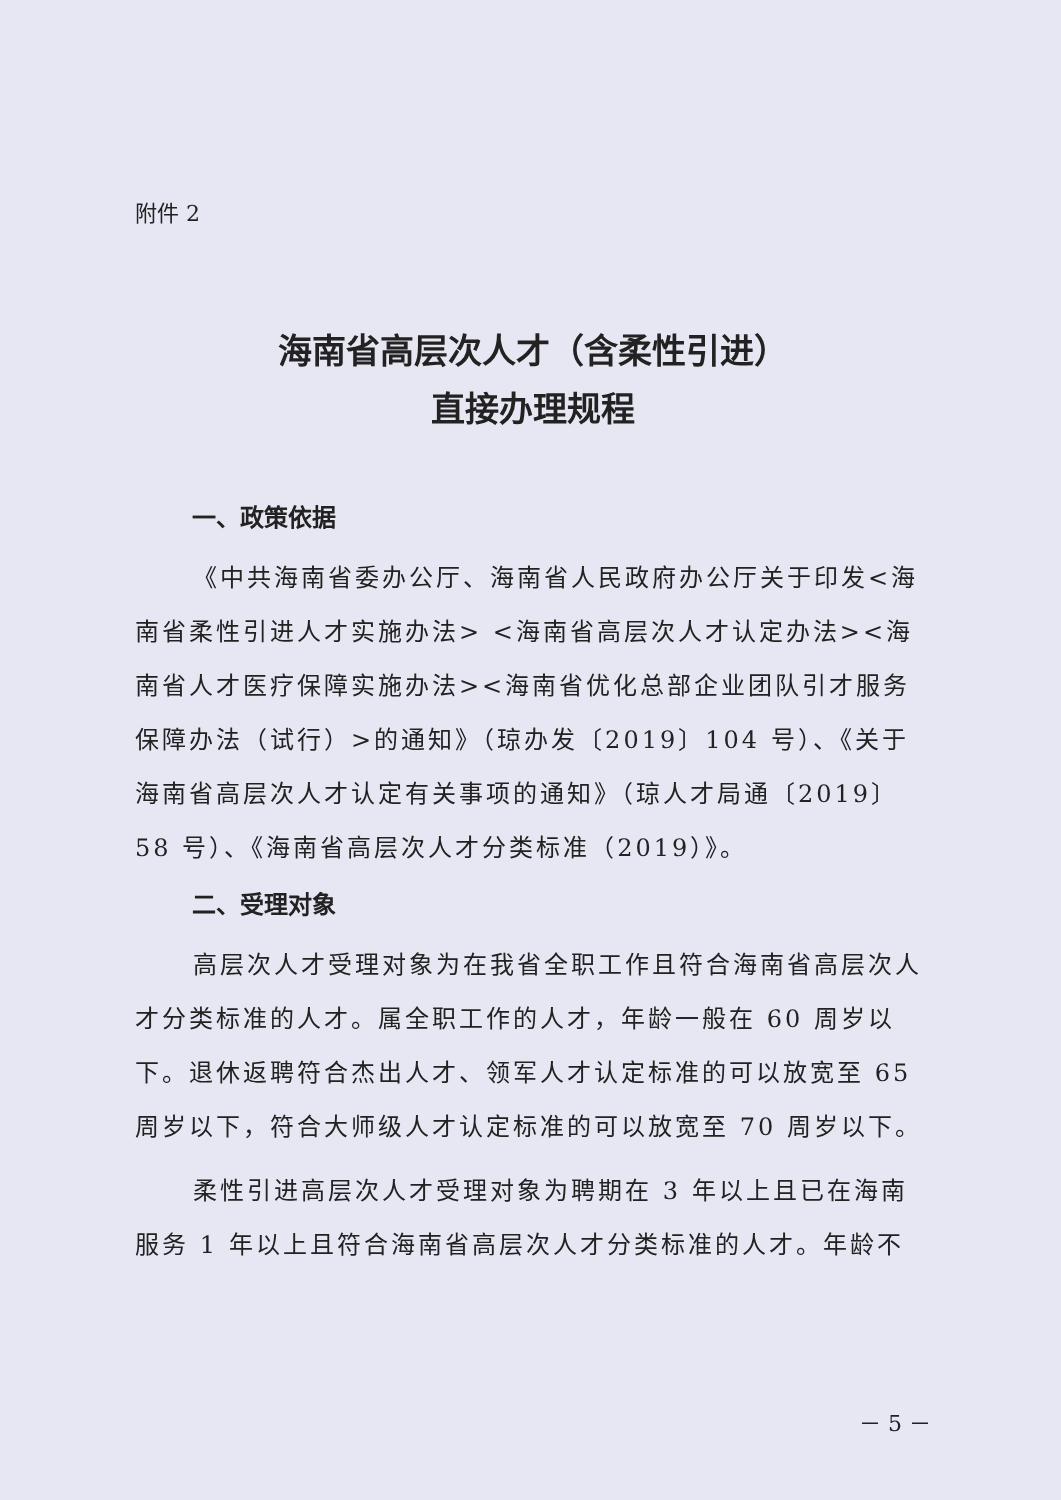附件 2
海南省高层次人才（含柔性引进）
直接办理规程
一、政策依据
《中共海南省委办公厅、海南省人民政府办公厅关于印发<海南省柔性引进人才实施办法> <海南省高层次人才认定办法><海南省人才医疗保障实施办法><海南省优化总部企业团队引才服务保障办法（试行）>的通知》（琼办发〔2019〕104 号）、《关于海南省高层次人才认定有关事项的通知》（琼人才局通〔2019〕58 号）、《海南省高层次人才分类标准（2019）》。
二、受理对象
高层次人才受理对象为在我省全职工作且符合海南省高层次人才分类标准的人才。属全职工作的人才，年龄一般在 60 周岁以下。退休返聘符合杰出人才、领军人才认定标准的可以放宽至 65 周岁以下，符合大师级人才认定标准的可以放宽至 70 周岁以下。
柔性引进高层次人才受理对象为聘期在 3 年以上且已在海南服务 1 年以上且符合海南省高层次人才分类标准的人才。年龄不
－ 5 －